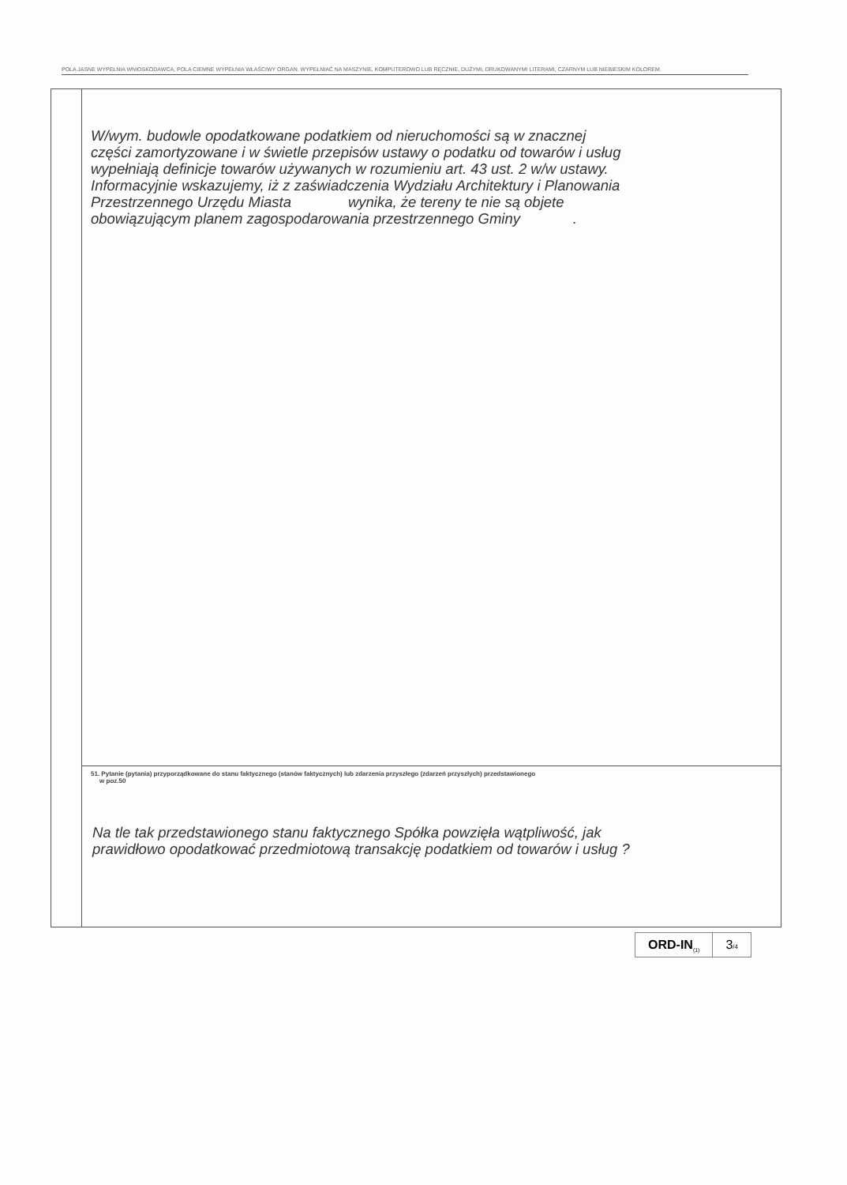POLA JASNE WYPEŁNIA WNIOSKODAWCA, POLA CIEMNE WYPEŁNIA WŁAŚCIWY ORGAN. WYPEŁNIAĆ NA MASZYNIE, KOMPUTEROWO LUB RĘCZNIE, DUŻYMI, DRUKOWANYMI LITERAMI, CZARNYM LUB NIEBIESKIM KOLOREM.
W/wym. budowle opodatkowane podatkiem od nieruchomości są w znacznej
części zamortyzowane i w świetle przepisów ustawy o podatku od towarów i usług
wypełniają definicje towarów używanych w rozumieniu art. 43 ust. 2 w/w ustawy.
Informacyjnie wskazujemy, iż z zaświadczenia Wydziału Architektury i Planowania
Przestrzennego Urzędu Miasta wynika, że tereny te nie są objete
obowiązującym planem zagospodarowania przestrzennego Gminy .
51. Pytanie (pytania) przyporządkowane do stanu faktycznego (stanów faktycznych) lub zdarzenia przyszłego (zdarzeń przyszłych) przedstawionego
w poz.50
Na tle tak przedstawionego stanu faktycznego Spółka powzięła wątpliwość, jak
prawidłowo opodatkować przedmiotową transakcję podatkiem od towarów i usług ?
ORD-IN<sub>(1)</sub>
3/4